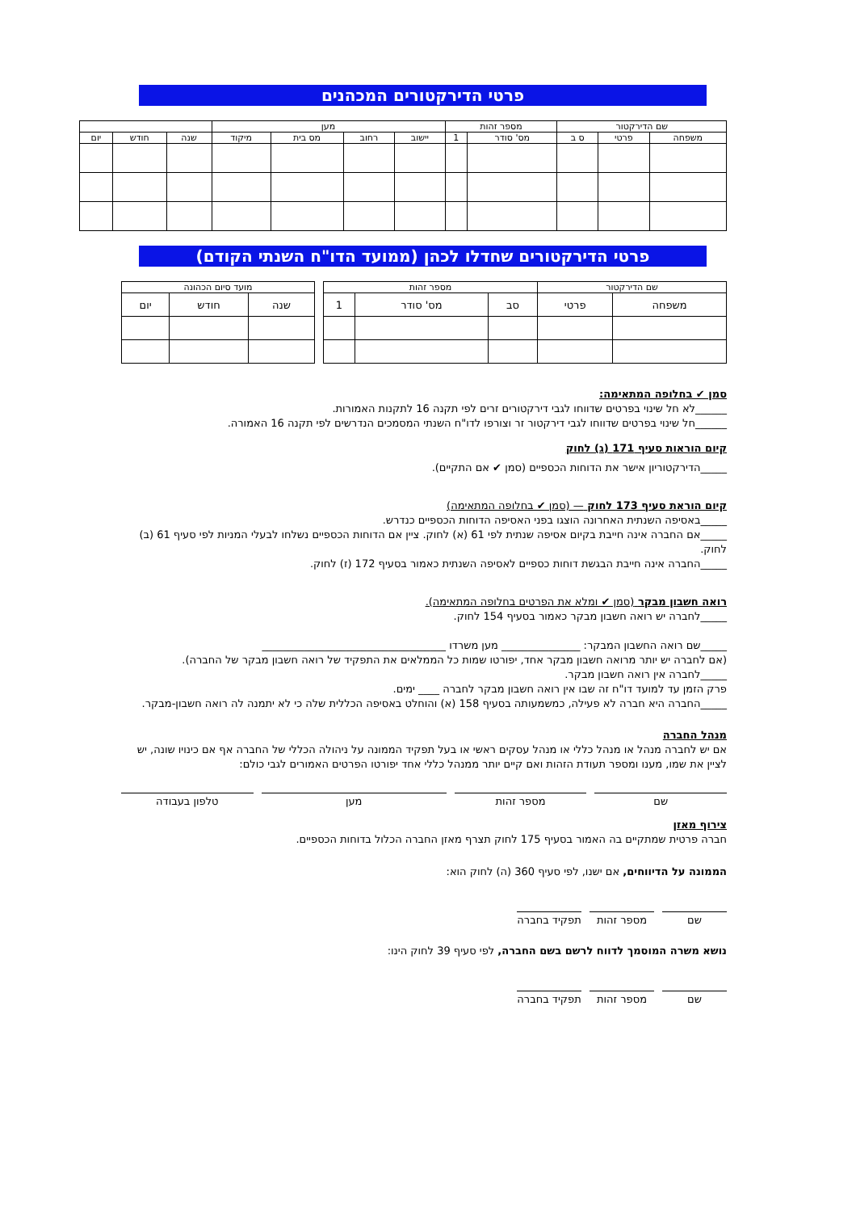פרטי הדירקטורים המכהנים
| שם הדירקטור | | | מספר זהות | | מען | | | | | | |
| --- | --- | --- | --- | --- | --- | --- | --- | --- | --- | --- | --- |
| משפחה | פרטי | ס ב | מס' סודר | 1 | יישוב | רחוב | מס בית | מיקוד | שנה | חודש | יום |
פרטי הדירקטורים שחדלו לכהן (ממועד הדו"ח השנתי הקודם)
| שם הדירקטור | | מספר זהות | | |
| --- | --- | --- | --- | --- |
| משפחה | פרטי | סב | מס' סודר | 1 |
| מועד סיום הכהונה | | |
| --- | --- | --- |
| שנה | חודש | יום |
סמן ✔ בחלופה המתאימה:
______לא חל שינוי בפרטים שדווחו לגבי דירקטורים זרים לפי תקנה 16 לתקנות האמורות.
______חל שינוי בפרטים שדווחו לגבי דירקטור זר וצורפו לדו"ח השנתי המסמכים הנדרשים לפי תקנה 16 האמורה.
קיום הוראות סעיף 171 (ג) לחוק
_____הדירקטוריון אישר את הדוחות הכספיים (סמן ✔ אם התקיים).
קיום הוראת סעיף 173 לחוק — (סמן ✔ בחלופה המתאימה)
_____באסיפה השנתית האחרונה הוצגו בפני האסיפה הדוחות הכספיים כנדרש.
_____אם החברה אינה חייבת בקיום אסיפה שנתית לפי 61 (א) לחוק. ציין אם הדוחות הכספיים נשלחו לבעלי המניות לפי סעיף 61 (ב) לחוק.
_____החברה אינה חייבת הבגשת דוחות כספיים לאסיפה השנתית כאמור בסעיף 172 (ז) לחוק.
רואה חשבון מבקר (סמן ✔ ומלא את הפרטים בחלופה המתאימה).
_____לחברה יש רואה חשבון מבקר כאמור בסעיף 154 לחוק.
_____שם רואה החשבון המבקר: _______________ מען משרדו ___________________________________
(אם לחברה יש יותר מרואה חשבון מבקר אחד, יפורטו שמות כל הממלאים את התפקיד של רואה חשבון מבקר של החברה).
_____לחברה אין רואה חשבון מבקר.
פרק הזמן עד למועד דו"ח זה שבו אין רואה חשבון מבקר לחברה ____ ימים.
_____החברה היא חברה לא פעילה, כמשמעותה בסעיף 158 (א) והוחלט באסיפה הכללית שלה כי לא יתמנה לה רואה חשבון-מבקר.
מנהל החברה
אם יש לחברה מנהל או מנהל כללי או מנהל עסקים ראשי או בעל תפקיד הממונה על ניהולה הכללי של החברה אף אם כינויו שונה, יש לציין את שמו, מענו ומספר תעודת הזהות ואם קיים יותר ממנהל כללי אחד יפורטו הפרטים האמורים לגבי כולם:
שם מספר זהות מען טלפון בעבודה
צירוף מאזן
חברה פרטית שמתקיים בה האמור בסעיף 175 לחוק תצרף מאזן החברה הכלול בדוחות הכספיים.
הממונה על הדיווחים, אם ישנו, לפי סעיף 360 (ה) לחוק הוא:
שם מספר זהות תפקיד בחברה
נושא משרה המוסמך לדווח לרשם בשם החברה, לפי סעיף 39 לחוק הינו:
שם מספר זהות תפקיד בחברה